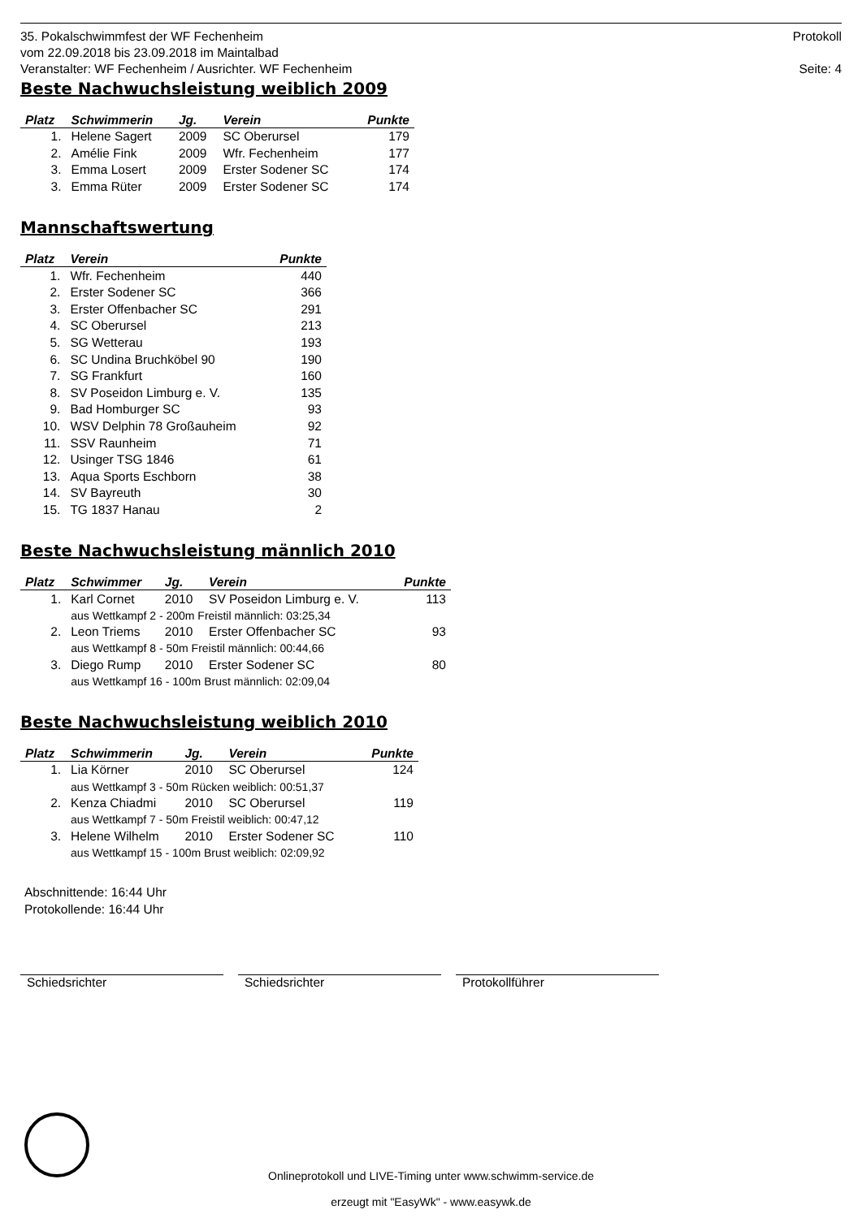35. Pokalschwimmfest der WF Fechenheim
vom 22.09.2018 bis 23.09.2018 im Maintalbad
Veranstalter: WF Fechenheim / Ausrichter. WF Fechenheim
Protokoll
Seite: 4
Beste Nachwuchsleistung weiblich 2009
| Platz | Schwimmerin | Jg. | Verein | Punkte |
| --- | --- | --- | --- | --- |
| 1. | Helene Sagert | 2009 | SC Oberursel | 179 |
| 2. | Amélie Fink | 2009 | Wfr. Fechenheim | 177 |
| 3. | Emma Losert | 2009 | Erster Sodener SC | 174 |
| 3. | Emma Rüter | 2009 | Erster Sodener SC | 174 |
Mannschaftswertung
| Platz | Verein | Punkte |
| --- | --- | --- |
| 1. | Wfr. Fechenheim | 440 |
| 2. | Erster Sodener SC | 366 |
| 3. | Erster Offenbacher SC | 291 |
| 4. | SC Oberursel | 213 |
| 5. | SG Wetterau | 193 |
| 6. | SC Undina Bruchköbel 90 | 190 |
| 7. | SG Frankfurt | 160 |
| 8. | SV Poseidon Limburg e. V. | 135 |
| 9. | Bad Homburger SC | 93 |
| 10. | WSV Delphin 78 Großauheim | 92 |
| 11. | SSV Raunheim | 71 |
| 12. | Usinger TSG 1846 | 61 |
| 13. | Aqua Sports Eschborn | 38 |
| 14. | SV Bayreuth | 30 |
| 15. | TG 1837 Hanau | 2 |
Beste Nachwuchsleistung männlich 2010
| Platz | Schwimmer | Jg. | Verein | Punkte |
| --- | --- | --- | --- | --- |
| 1. | Karl Cornet | 2010 | SV Poseidon Limburg e. V. | 113 |
| | aus Wettkampf 2 - 200m Freistil männlich: 03:25,34 | | | |
| 2. | Leon Triems | 2010 | Erster Offenbacher SC | 93 |
| | aus Wettkampf 8 - 50m Freistil männlich: 00:44,66 | | | |
| 3. | Diego Rump | 2010 | Erster Sodener SC | 80 |
| | aus Wettkampf 16 - 100m Brust männlich: 02:09,04 | | | |
Beste Nachwuchsleistung weiblich 2010
| Platz | Schwimmerin | Jg. | Verein | Punkte |
| --- | --- | --- | --- | --- |
| 1. | Lia Körner | 2010 | SC Oberursel | 124 |
| | aus Wettkampf 3 - 50m Rücken weiblich: 00:51,37 | | | |
| 2. | Kenza Chiadmi | 2010 | SC Oberursel | 119 |
| | aus Wettkampf 7 - 50m Freistil weiblich: 00:47,12 | | | |
| 3. | Helene Wilhelm | 2010 | Erster Sodener SC | 110 |
| | aus Wettkampf 15 - 100m Brust weiblich: 02:09,92 | | | |
Abschnittende: 16:44 Uhr
Protokollende: 16:44 Uhr
Schiedsrichter Schiedsrichter Protokollführer
Onlineprotokoll und LIVE-Timing unter www.schwimm-service.de
erzeugt mit "EasyWk" - www.easywk.de